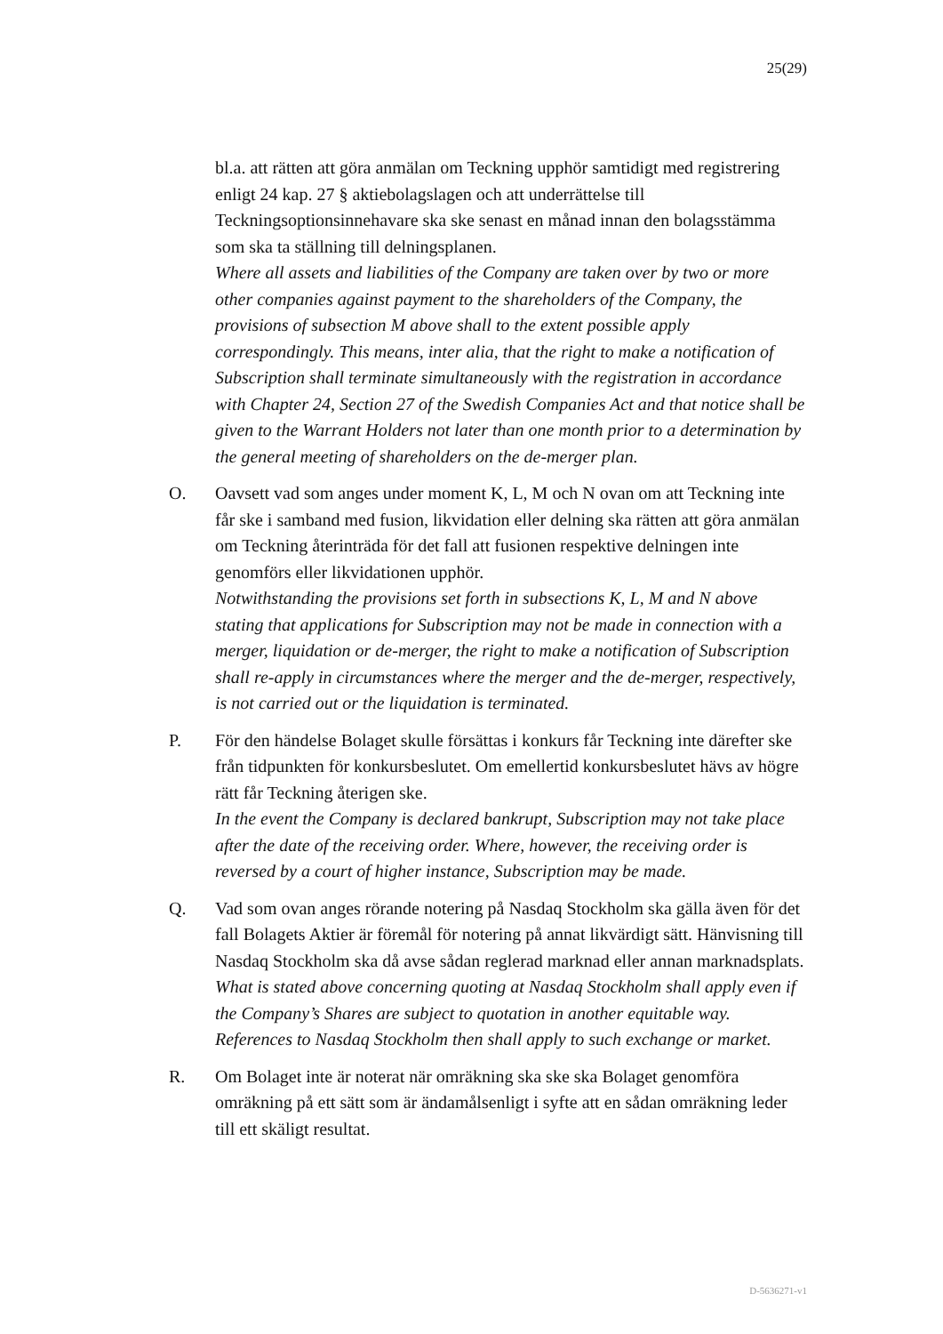25(29)
bl.a. att rätten att göra anmälan om Teckning upphör samtidigt med registrering enligt 24 kap. 27 § aktiebolagslagen och att underrättelse till Teckningsoptionsinnehavare ska ske senast en månad innan den bolagsstämma som ska ta ställning till delningsplanen.
Where all assets and liabilities of the Company are taken over by two or more other companies against payment to the shareholders of the Company, the provisions of subsection M above shall to the extent possible apply correspondingly. This means, inter alia, that the right to make a notification of Subscription shall terminate simultaneously with the registration in accordance with Chapter 24, Section 27 of the Swedish Companies Act and that notice shall be given to the Warrant Holders not later than one month prior to a determination by the general meeting of shareholders on the de-merger plan.
O. Oavsett vad som anges under moment K, L, M och N ovan om att Teckning inte får ske i samband med fusion, likvidation eller delning ska rätten att göra anmälan om Teckning återinträda för det fall att fusionen respektive delningen inte genomförs eller likvidationen upphör.
Notwithstanding the provisions set forth in subsections K, L, M and N above stating that applications for Subscription may not be made in connection with a merger, liquidation or de-merger, the right to make a notification of Subscription shall re-apply in circumstances where the merger and the de-merger, respectively, is not carried out or the liquidation is terminated.
P. För den händelse Bolaget skulle försättas i konkurs får Teckning inte därefter ske från tidpunkten för konkursbeslutet. Om emellertid konkursbeslutet hävs av högre rätt får Teckning återigen ske.
In the event the Company is declared bankrupt, Subscription may not take place after the date of the receiving order. Where, however, the receiving order is reversed by a court of higher instance, Subscription may be made.
Q. Vad som ovan anges rörande notering på Nasdaq Stockholm ska gälla även för det fall Bolagets Aktier är föremål för notering på annat likvärdigt sätt. Hänvisning till Nasdaq Stockholm ska då avse sådan reglerad marknad eller annan marknadsplats.
What is stated above concerning quoting at Nasdaq Stockholm shall apply even if the Company’s Shares are subject to quotation in another equitable way. References to Nasdaq Stockholm then shall apply to such exchange or market.
R. Om Bolaget inte är noterat när omräkning ska ske ska Bolaget genomföra omräkning på ett sätt som är ändamålsenligt i syfte att en sådan omräkning leder till ett skäligt resultat.
D-5636271-v1